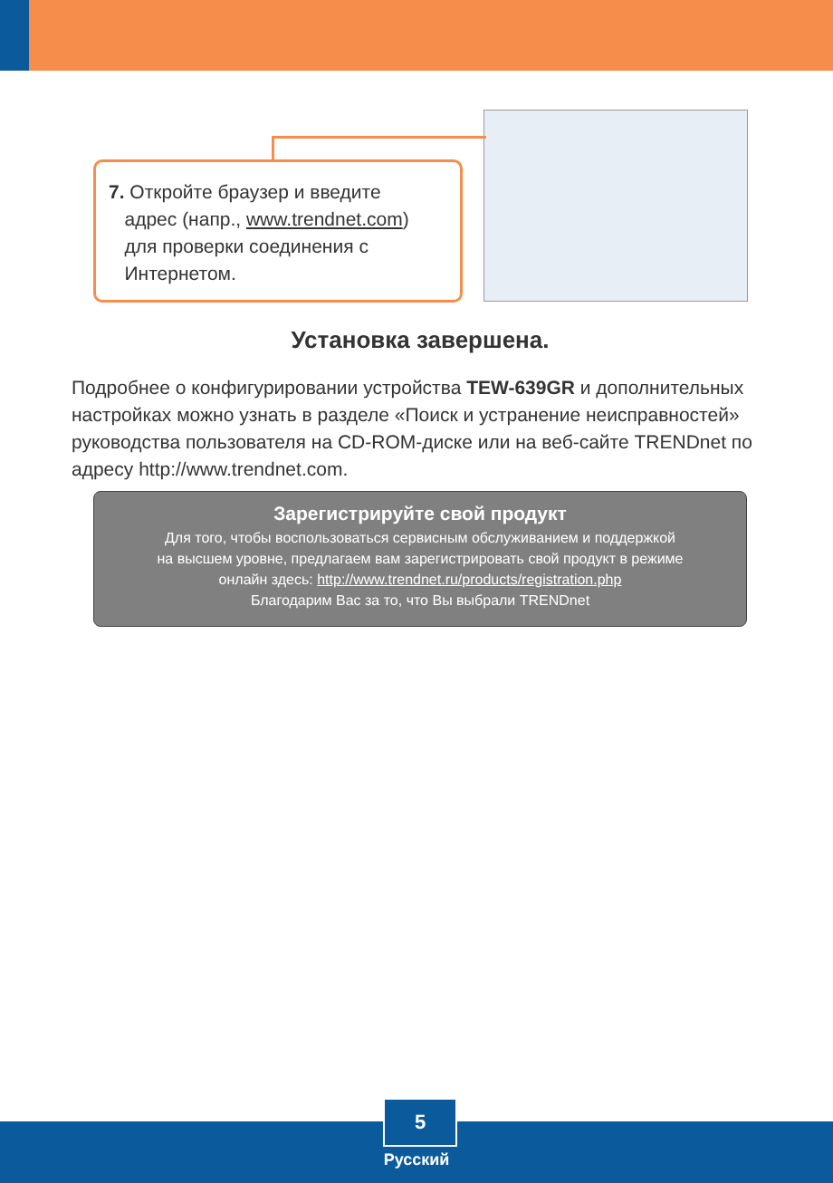7. Откройте браузер и введите
адрес (напр., www.trendnet.com)
для проверки соединения с
Интернетом.
Установка завершена.
Подробнее о конфигурировании устройства TEW-639GR и дополнительных настройках можно узнать в разделе «Поиск и устранение неисправностей» руководства пользователя на CD-ROM-диске или на веб-сайте TRENDnet по адресу http://www.trendnet.com.
Зарегистрируйте свой продукт
Для того, чтобы воспользоваться сервисным обслуживанием и поддержкой
на высшем уровне, предлагаем вам зарегистрировать свой продукт в режиме
онлайн здесь: http://www.trendnet.ru/products/registration.php
Благодарим Вас за то, что Вы выбрали TRENDnet
5
Русский